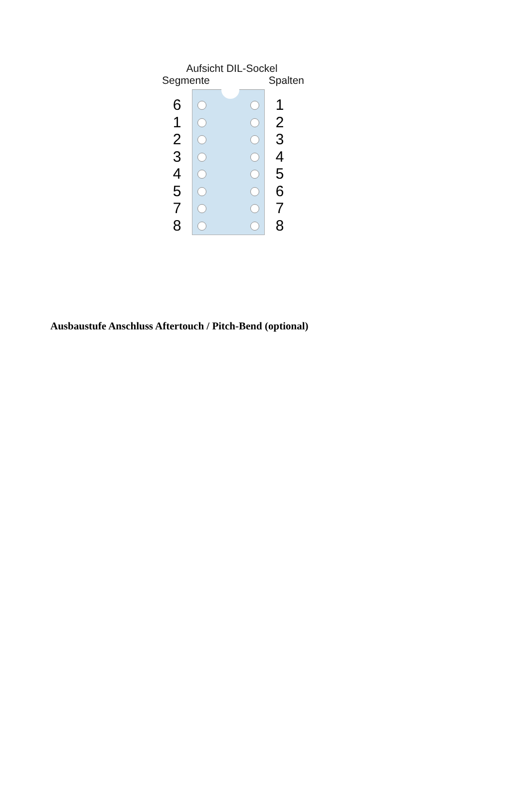Aufsicht DIL-Sockel
Segmente Spalten
6
1
2
3
4
5
7
8
1
2
3
4
5
6
7
8
Ausbaustufe Anschluss Aftertouch / Pitch-Bend (optional)